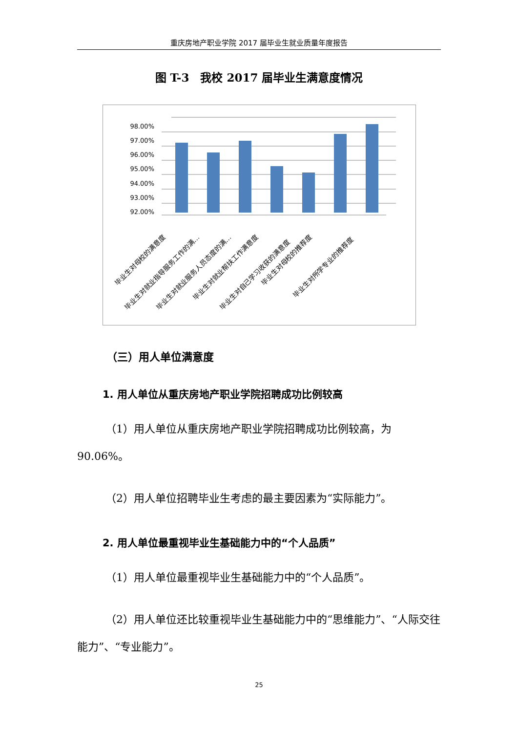重庆房地产职业学院 2017 届毕业生就业质量年度报告
图 T-3　我校 2017 届毕业生满意度情况
98.00%
97.00%
96.00%
95.00%
94.00%
93.00%
92.00%
毕业生对母校的满意度
毕业生对就业指导服务工作的满…
毕业生对就业服务人员态度的满…
毕业生对就业帮扶工作满意度
毕业生对自己学习收获的满意度
毕业生对母校的推荐度
毕业生对所学专业的推荐度
（三）用人单位满意度
1. 用人单位从重庆房地产职业学院招聘成功比例较高
（1）用人单位从重庆房地产职业学院招聘成功比例较高，为90.06%。
（2）用人单位招聘毕业生考虑的最主要因素为“实际能力”。
2. 用人单位最重视毕业生基础能力中的“个人品质”
（1）用人单位最重视毕业生基础能力中的“个人品质”。
（2）用人单位还比较重视毕业生基础能力中的“思维能力”、“人际交往能力”、“专业能力”。
25